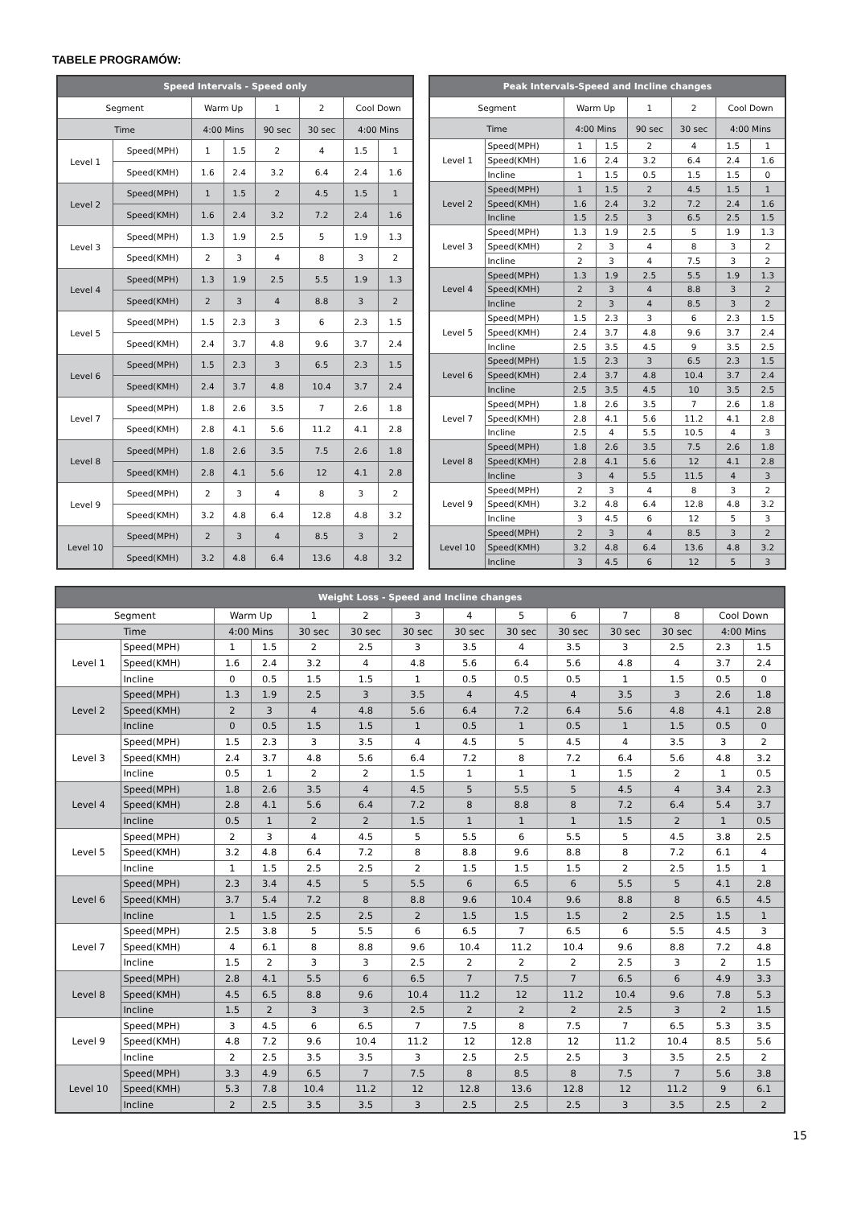TABELE PROGRAMÓW:
| Speed Intervals - Speed only | | | | | | | |
| --- | --- | --- | --- | --- | --- | --- | --- |
| Segment | | Warm Up | | 1 | 2 | Cool Down | |
| Time | | 4:00 Mins | | 90 sec | 30 sec | 4:00 Mins | |
| Level 1 | Speed(MPH) | 1 | 1.5 | 2 | 4 | 1.5 | 1 |
| | Speed(KMH) | 1.6 | 2.4 | 3.2 | 6.4 | 2.4 | 1.6 |
| Level 2 | Speed(MPH) | 1 | 1.5 | 2 | 4.5 | 1.5 | 1 |
| | Speed(KMH) | 1.6 | 2.4 | 3.2 | 7.2 | 2.4 | 1.6 |
| Level 3 | Speed(MPH) | 1.3 | 1.9 | 2.5 | 5 | 1.9 | 1.3 |
| | Speed(KMH) | 2 | 3 | 4 | 8 | 3 | 2 |
| Level 4 | Speed(MPH) | 1.3 | 1.9 | 2.5 | 5.5 | 1.9 | 1.3 |
| | Speed(KMH) | 2 | 3 | 4 | 8.8 | 3 | 2 |
| Level 5 | Speed(MPH) | 1.5 | 2.3 | 3 | 6 | 2.3 | 1.5 |
| | Speed(KMH) | 2.4 | 3.7 | 4.8 | 9.6 | 3.7 | 2.4 |
| Level 6 | Speed(MPH) | 1.5 | 2.3 | 3 | 6.5 | 2.3 | 1.5 |
| | Speed(KMH) | 2.4 | 3.7 | 4.8 | 10.4 | 3.7 | 2.4 |
| Level 7 | Speed(MPH) | 1.8 | 2.6 | 3.5 | 7 | 2.6 | 1.8 |
| | Speed(KMH) | 2.8 | 4.1 | 5.6 | 11.2 | 4.1 | 2.8 |
| Level 8 | Speed(MPH) | 1.8 | 2.6 | 3.5 | 7.5 | 2.6 | 1.8 |
| | Speed(KMH) | 2.8 | 4.1 | 5.6 | 12 | 4.1 | 2.8 |
| Level 9 | Speed(MPH) | 2 | 3 | 4 | 8 | 3 | 2 |
| | Speed(KMH) | 3.2 | 4.8 | 6.4 | 12.8 | 4.8 | 3.2 |
| Level 10 | Speed(MPH) | 2 | 3 | 4 | 8.5 | 3 | 2 |
| | Speed(KMH) | 3.2 | 4.8 | 6.4 | 13.6 | 4.8 | 3.2 |
| Peak Intervals-Speed and Incline changes | | | | | | | |
| --- | --- | --- | --- | --- | --- | --- | --- |
| Segment | | Warm Up | | 1 | 2 | Cool Down | |
| Time | | 4:00 Mins | | 90 sec | 30 sec | 4:00 Mins | |
| Level 1 | Speed(MPH) | 1 | 1.5 | 2 | 4 | 1.5 | 1 |
| | Speed(KMH) | 1.6 | 2.4 | 3.2 | 6.4 | 2.4 | 1.6 |
| | Incline | 1 | 1.5 | 0.5 | 1.5 | 1.5 | 0 |
| Level 2 | Speed(MPH) | 1 | 1.5 | 2 | 4.5 | 1.5 | 1 |
| | Speed(KMH) | 1.6 | 2.4 | 3.2 | 7.2 | 2.4 | 1.6 |
| | Incline | 1.5 | 2.5 | 3 | 6.5 | 2.5 | 1.5 |
| Level 3 | Speed(MPH) | 1.3 | 1.9 | 2.5 | 5 | 1.9 | 1.3 |
| | Speed(KMH) | 2 | 3 | 4 | 8 | 3 | 2 |
| | Incline | 2 | 3 | 4 | 7.5 | 3 | 2 |
| Level 4 | Speed(MPH) | 1.3 | 1.9 | 2.5 | 5.5 | 1.9 | 1.3 |
| | Speed(KMH) | 2 | 3 | 4 | 8.8 | 3 | 2 |
| | Incline | 2 | 3 | 4 | 8.5 | 3 | 2 |
| Level 5 | Speed(MPH) | 1.5 | 2.3 | 3 | 6 | 2.3 | 1.5 |
| | Speed(KMH) | 2.4 | 3.7 | 4.8 | 9.6 | 3.7 | 2.4 |
| | Incline | 2.5 | 3.5 | 4.5 | 9 | 3.5 | 2.5 |
| Level 6 | Speed(MPH) | 1.5 | 2.3 | 3 | 6.5 | 2.3 | 1.5 |
| | Speed(KMH) | 2.4 | 3.7 | 4.8 | 10.4 | 3.7 | 2.4 |
| | Incline | 2.5 | 3.5 | 4.5 | 10 | 3.5 | 2.5 |
| Level 7 | Speed(MPH) | 1.8 | 2.6 | 3.5 | 7 | 2.6 | 1.8 |
| | Speed(KMH) | 2.8 | 4.1 | 5.6 | 11.2 | 4.1 | 2.8 |
| | Incline | 2.5 | 4 | 5.5 | 10.5 | 4 | 3 |
| Level 8 | Speed(MPH) | 1.8 | 2.6 | 3.5 | 7.5 | 2.6 | 1.8 |
| | Speed(KMH) | 2.8 | 4.1 | 5.6 | 12 | 4.1 | 2.8 |
| | Incline | 3 | 4 | 5.5 | 11.5 | 4 | 3 |
| Level 9 | Speed(MPH) | 2 | 3 | 4 | 8 | 3 | 2 |
| | Speed(KMH) | 3.2 | 4.8 | 6.4 | 12.8 | 4.8 | 3.2 |
| | Incline | 3 | 4.5 | 6 | 12 | 5 | 3 |
| Level 10 | Speed(MPH) | 2 | 3 | 4 | 8.5 | 3 | 2 |
| | Speed(KMH) | 3.2 | 4.8 | 6.4 | 13.6 | 4.8 | 3.2 |
| | Incline | 3 | 4.5 | 6 | 12 | 5 | 3 |
| Weight Loss - Speed and Incline changes | | | | | | | | | | | | | |
| --- | --- | --- | --- | --- | --- | --- | --- | --- | --- | --- | --- | --- | --- |
| Segment | | Warm Up | | 1 | 2 | 3 | 4 | 5 | 6 | 7 | 8 | Cool Down | |
| Time | | 4:00 Mins | | 30 sec | 30 sec | 30 sec | 30 sec | 30 sec | 30 sec | 30 sec | 30 sec | 4:00 Mins | |
| Level 1 | Speed(MPH) | 1 | 1.5 | 2 | 2.5 | 3 | 3.5 | 4 | 3.5 | 3 | 2.5 | 2.3 | 1.5 |
| | Speed(KMH) | 1.6 | 2.4 | 3.2 | 4 | 4.8 | 5.6 | 6.4 | 5.6 | 4.8 | 4 | 3.7 | 2.4 |
| | Incline | 0 | 0.5 | 1.5 | 1.5 | 1 | 0.5 | 0.5 | 0.5 | 1 | 1.5 | 0.5 | 0 |
| Level 2 | Speed(MPH) | 1.3 | 1.9 | 2.5 | 3 | 3.5 | 4 | 4.5 | 4 | 3.5 | 3 | 2.6 | 1.8 |
| | Speed(KMH) | 2 | 3 | 4 | 4.8 | 5.6 | 6.4 | 7.2 | 6.4 | 5.6 | 4.8 | 4.1 | 2.8 |
| | Incline | 0 | 0.5 | 1.5 | 1.5 | 1 | 0.5 | 1 | 0.5 | 1 | 1.5 | 0.5 | 0 |
| Level 3 | Speed(MPH) | 1.5 | 2.3 | 3 | 3.5 | 4 | 4.5 | 5 | 4.5 | 4 | 3.5 | 3 | 2 |
| | Speed(KMH) | 2.4 | 3.7 | 4.8 | 5.6 | 6.4 | 7.2 | 8 | 7.2 | 6.4 | 5.6 | 4.8 | 3.2 |
| | Incline | 0.5 | 1 | 2 | 2 | 1.5 | 1 | 1 | 1 | 1.5 | 2 | 1 | 0.5 |
| Level 4 | Speed(MPH) | 1.8 | 2.6 | 3.5 | 4 | 4.5 | 5 | 5.5 | 5 | 4.5 | 4 | 3.4 | 2.3 |
| | Speed(KMH) | 2.8 | 4.1 | 5.6 | 6.4 | 7.2 | 8 | 8.8 | 8 | 7.2 | 6.4 | 5.4 | 3.7 |
| | Incline | 0.5 | 1 | 2 | 2 | 1.5 | 1 | 1 | 1 | 1.5 | 2 | 1 | 0.5 |
| Level 5 | Speed(MPH) | 2 | 3 | 4 | 4.5 | 5 | 5.5 | 6 | 5.5 | 5 | 4.5 | 3.8 | 2.5 |
| | Speed(KMH) | 3.2 | 4.8 | 6.4 | 7.2 | 8 | 8.8 | 9.6 | 8.8 | 8 | 7.2 | 6.1 | 4 |
| | Incline | 1 | 1.5 | 2.5 | 2.5 | 2 | 1.5 | 1.5 | 1.5 | 2 | 2.5 | 1.5 | 1 |
| Level 6 | Speed(MPH) | 2.3 | 3.4 | 4.5 | 5 | 5.5 | 6 | 6.5 | 6 | 5.5 | 5 | 4.1 | 2.8 |
| | Speed(KMH) | 3.7 | 5.4 | 7.2 | 8 | 8.8 | 9.6 | 10.4 | 9.6 | 8.8 | 8 | 6.5 | 4.5 |
| | Incline | 1 | 1.5 | 2.5 | 2.5 | 2 | 1.5 | 1.5 | 1.5 | 2 | 2.5 | 1.5 | 1 |
| Level 7 | Speed(MPH) | 2.5 | 3.8 | 5 | 5.5 | 6 | 6.5 | 7 | 6.5 | 6 | 5.5 | 4.5 | 3 |
| | Speed(KMH) | 4 | 6.1 | 8 | 8.8 | 9.6 | 10.4 | 11.2 | 10.4 | 9.6 | 8.8 | 7.2 | 4.8 |
| | Incline | 1.5 | 2 | 3 | 3 | 2.5 | 2 | 2 | 2 | 2.5 | 3 | 2 | 1.5 |
| Level 8 | Speed(MPH) | 2.8 | 4.1 | 5.5 | 6 | 6.5 | 7 | 7.5 | 7 | 6.5 | 6 | 4.9 | 3.3 |
| | Speed(KMH) | 4.5 | 6.5 | 8.8 | 9.6 | 10.4 | 11.2 | 12 | 11.2 | 10.4 | 9.6 | 7.8 | 5.3 |
| | Incline | 1.5 | 2 | 3 | 3 | 2.5 | 2 | 2 | 2 | 2.5 | 3 | 2 | 1.5 |
| Level 9 | Speed(MPH) | 3 | 4.5 | 6 | 6.5 | 7 | 7.5 | 8 | 7.5 | 7 | 6.5 | 5.3 | 3.5 |
| | Speed(KMH) | 4.8 | 7.2 | 9.6 | 10.4 | 11.2 | 12 | 12.8 | 12 | 11.2 | 10.4 | 8.5 | 5.6 |
| | Incline | 2 | 2.5 | 3.5 | 3.5 | 3 | 2.5 | 2.5 | 2.5 | 3 | 3.5 | 2.5 | 2 |
| Level 10 | Speed(MPH) | 3.3 | 4.9 | 6.5 | 7 | 7.5 | 8 | 8.5 | 8 | 7.5 | 7 | 5.6 | 3.8 |
| | Speed(KMH) | 5.3 | 7.8 | 10.4 | 11.2 | 12 | 12.8 | 13.6 | 12.8 | 12 | 11.2 | 9 | 6.1 |
| | Incline | 2 | 2.5 | 3.5 | 3.5 | 3 | 2.5 | 2.5 | 2.5 | 3 | 3.5 | 2.5 | 2 |
15